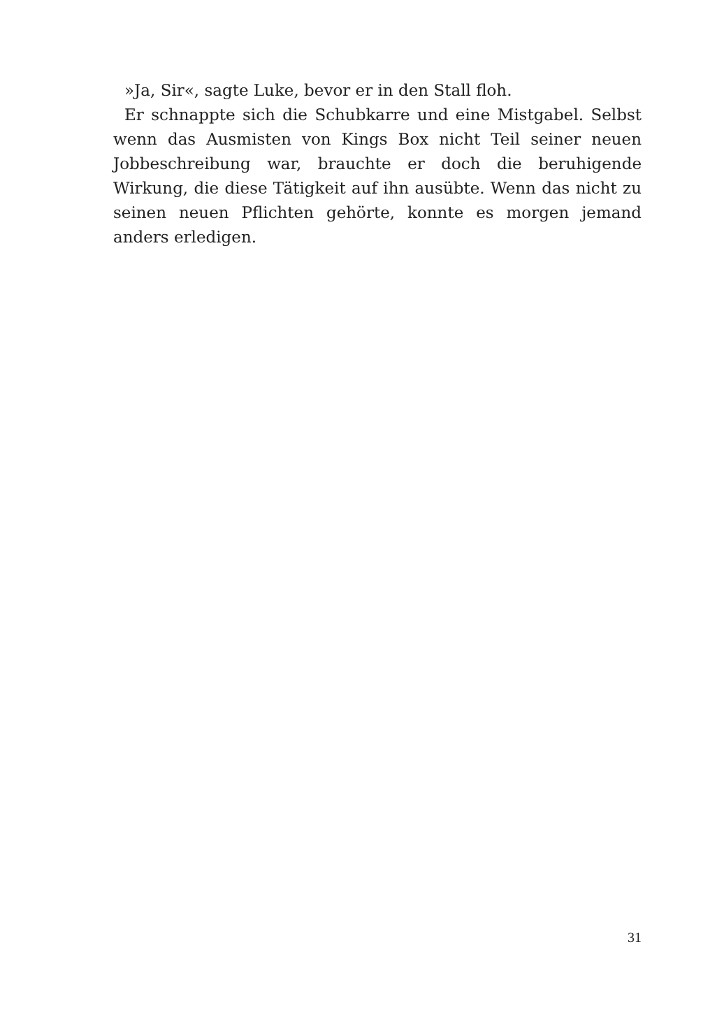»Ja, Sir«, sagte Luke, bevor er in den Stall floh.
Er schnappte sich die Schubkarre und eine Mistgabel. Selbst wenn das Ausmisten von Kings Box nicht Teil seiner neuen Jobbeschreibung war, brauchte er doch die beruhigende Wirkung, die diese Tätigkeit auf ihn ausübte. Wenn das nicht zu seinen neuen Pflichten gehörte, konnte es morgen jemand anders erledigen.
31